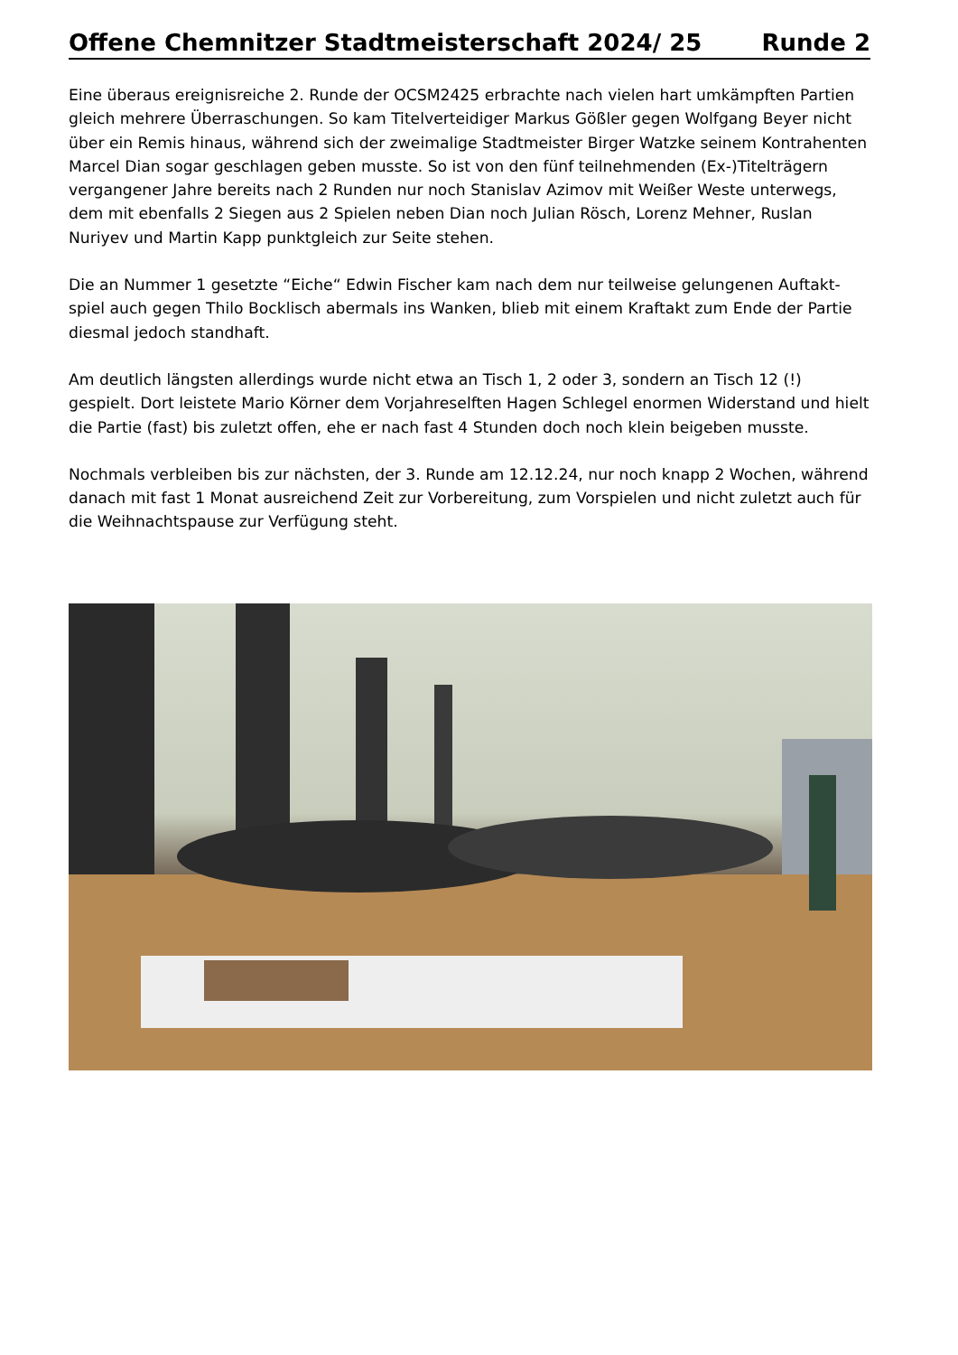Offene Chemnitzer Stadtmeisterschaft 2024/ 25 Runde 2
Eine überaus ereignisreiche 2. Runde der OCSM2425 erbrachte nach vielen hart umkämpften Partien gleich mehrere Überraschungen. So kam Titelverteidiger Markus Gößler gegen Wolfgang Beyer nicht über ein Remis hinaus, während sich der zweimalige Stadtmeister Birger Watzke seinem Kontrahenten Marcel Dian sogar geschlagen geben musste. So ist von den fünf teilnehmenden (Ex-)Titelträgern vergangener Jahre bereits nach 2 Runden nur noch Stanislav Azimov mit Weißer Weste unterwegs, dem mit ebenfalls 2 Siegen aus 2 Spielen neben Dian noch Julian Rösch, Lorenz Mehner, Ruslan Nuriyev und Martin Kapp punktgleich zur Seite stehen.
Die an Nummer 1 gesetzte “Eiche“ Edwin Fischer kam nach dem nur teilweise gelungenen Auftakt-spiel auch gegen Thilo Bocklisch abermals ins Wanken, blieb mit einem Kraftakt zum Ende der Partie diesmal jedoch standhaft.
Am deutlich längsten allerdings wurde nicht etwa an Tisch 1, 2 oder 3, sondern an Tisch 12 (!) gespielt. Dort leistete Mario Körner dem Vorjahreselften Hagen Schlegel enormen Widerstand und hielt die Partie (fast) bis zuletzt offen, ehe er nach fast 4 Stunden doch noch klein beigeben musste.
Nochmals verbleiben bis zur nächsten, der 3. Runde am 12.12.24, nur noch knapp 2 Wochen, während danach mit fast 1 Monat ausreichend Zeit zur Vorbereitung, zum Vorspielen und nicht zuletzt auch für die Weihnachtspause zur Verfügung steht.